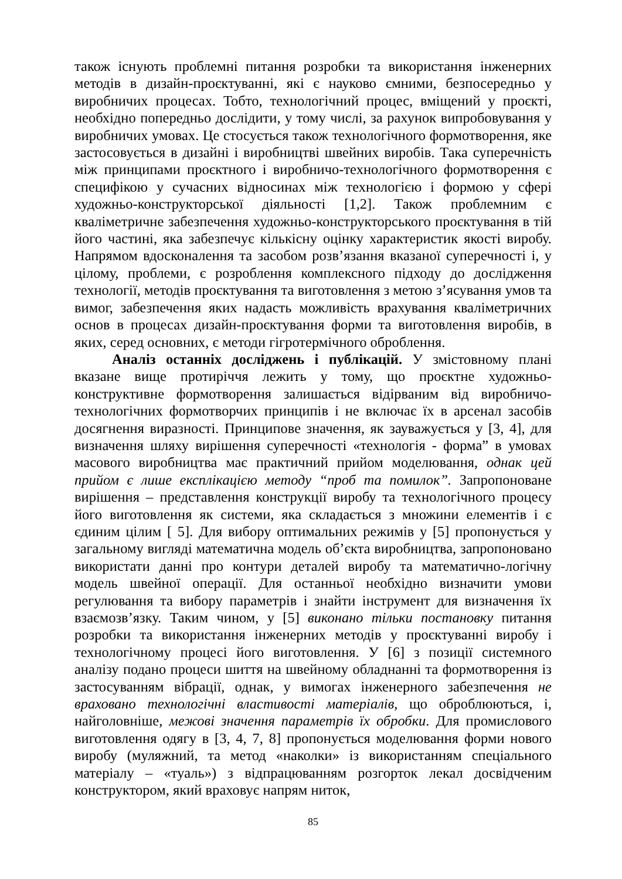також існують проблемні питання розробки та використання інженерних методів в дизайн-проєктуванні, які є науково ємними, безпосередньо у виробничих процесах. Тобто, технологічний процес, вміщений у проєкті, необхідно попередньо дослідити, у тому числі, за рахунок випробовування у виробничих умовах. Це стосується також технологічного формотворення, яке застосовується в дизайні і виробництві швейних виробів. Така суперечність між принципами проєктного і виробничо-технологічного формотворення є специфікою у сучасних відносинах між технологією і формою у сфері художньо-конструкторської діяльності [1,2]. Також проблемним є кваліметричне забезпечення художньо-конструкторського проєктування в тій його частині, яка забезпечує кількісну оцінку характеристик якості виробу. Напрямом вдосконалення та засобом розв’язання вказаної суперечності і, у цілому, проблеми, є розроблення комплексного підходу до дослідження технології, методів проєктування та виготовлення з метою з’ясування умов та вимог, забезпечення яких надасть можливість врахування кваліметричних основ в процесах дизайн-проєктування форми та виготовлення виробів, в яких, серед основних, є методи гігротермічного оброблення.
Аналіз останніх досліджень і публікацій. У змістовному плані вказане вище протиріччя лежить у тому, що проєктне художньо-конструктивне формотворення залишається відірваним від виробничо-технологічних формотворчих принципів і не включає їх в арсенал засобів досягнення виразності. Принципове значення, як зауважується у [3, 4], для визначення шляху вирішення суперечності «технологія - форма” в умовах масового виробництва має практичний прийом моделювання, однак цей прийом є лише експлікацією методу “проб та помилок”. Запропоноване вирішення – представлення конструкції виробу та технологічного процесу його виготовлення як системи, яка складається з множини елементів і є єдиним цілим [ 5]. Для вибору оптимальних режимів у [5] пропонується у загальному вигляді математична модель об’єкта виробництва, запропоновано використати данні про контури деталей виробу та математично-логічну модель швейної операції. Для останньої необхідно визначити умови регулювання та вибору параметрів і знайти інструмент для визначення їх взаємозв’язку. Таким чином, у [5] виконано тільки постановку питання розробки та використання інженерних методів у проєктуванні виробу і технологічному процесі його виготовлення. У [6] з позиції системного аналізу подано процеси шиття на швейному обладнанні та формотворення із застосуванням вібрації, однак, у вимогах інженерного забезпечення не враховано технологічні властивості матеріалів, що оброблюються, і, найголовніше, межові значення параметрів їх обробки. Для промислового виготовлення одягу в [3, 4, 7, 8] пропонується моделювання форми нового виробу (муляжний, та метод «наколки» із використанням спеціального матеріалу – «туаль») з відпрацюванням розгорток лекал досвідченим конструктором, який враховує напрям ниток,
85